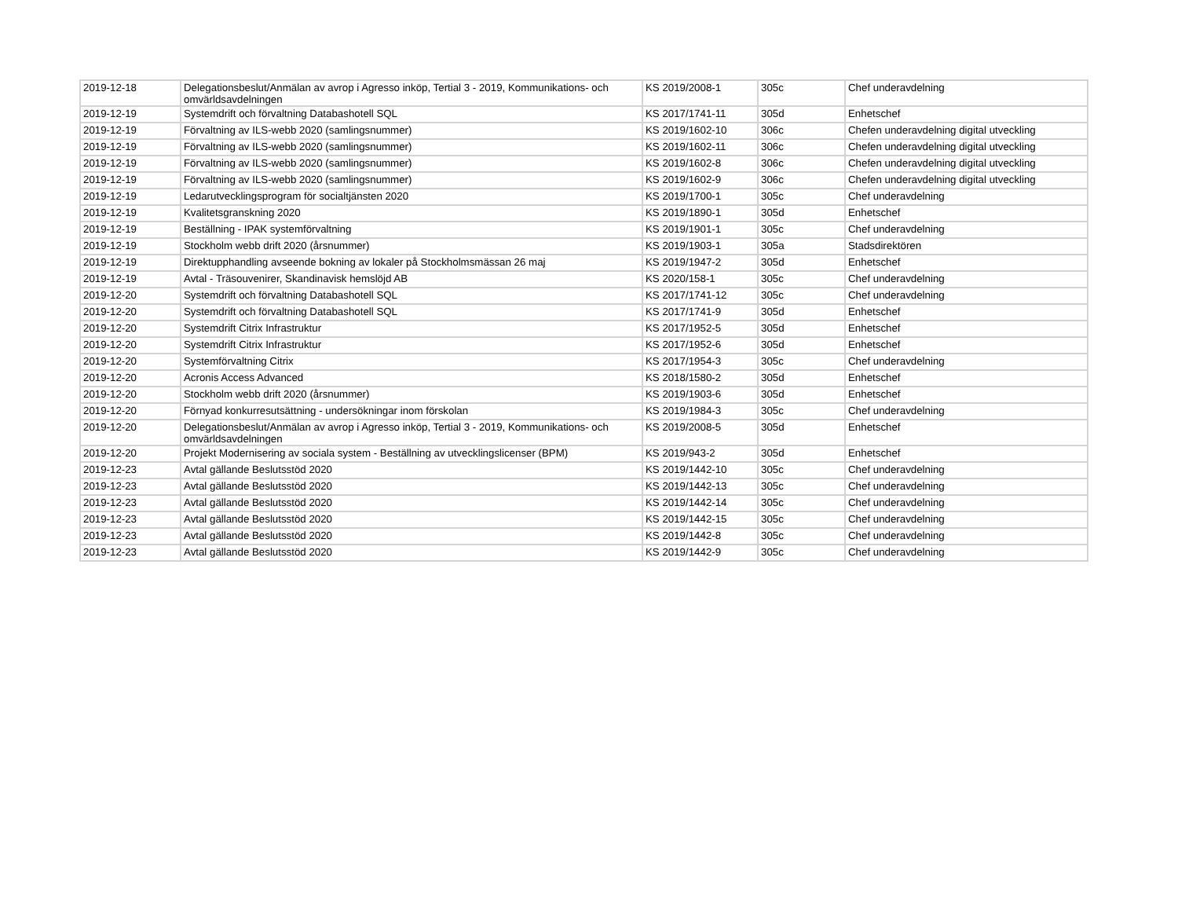| 2019-12-18 | Delegationsbeslut/Anmälan av avrop i Agresso inköp, Tertial 3 - 2019, Kommunikations- och omvärldsavdelningen | KS 2019/2008-1 | 305c | Chef underavdelning |
| 2019-12-19 | Systemdrift och förvaltning Databashotell SQL | KS 2017/1741-11 | 305d | Enhetschef |
| 2019-12-19 | Förvaltning av ILS-webb 2020 (samlingsnummer) | KS 2019/1602-10 | 306c | Chefen underavdelning digital utveckling |
| 2019-12-19 | Förvaltning av ILS-webb 2020 (samlingsnummer) | KS 2019/1602-11 | 306c | Chefen underavdelning digital utveckling |
| 2019-12-19 | Förvaltning av ILS-webb 2020 (samlingsnummer) | KS 2019/1602-8 | 306c | Chefen underavdelning digital utveckling |
| 2019-12-19 | Förvaltning av ILS-webb 2020 (samlingsnummer) | KS 2019/1602-9 | 306c | Chefen underavdelning digital utveckling |
| 2019-12-19 | Ledarutvecklingsprogram för socialtjänsten 2020 | KS 2019/1700-1 | 305c | Chef underavdelning |
| 2019-12-19 | Kvalitetsgranskning 2020 | KS 2019/1890-1 | 305d | Enhetschef |
| 2019-12-19 | Beställning - IPAK systemförvaltning | KS 2019/1901-1 | 305c | Chef underavdelning |
| 2019-12-19 | Stockholm webb drift 2020 (årsnummer) | KS 2019/1903-1 | 305a | Stadsdirektören |
| 2019-12-19 | Direktupphandling avseende bokning av lokaler på Stockholmsmässan 26 maj | KS 2019/1947-2 | 305d | Enhetschef |
| 2019-12-19 | Avtal - Träsouvenirer, Skandinavisk hemslöjd AB | KS 2020/158-1 | 305c | Chef underavdelning |
| 2019-12-20 | Systemdrift och förvaltning Databashotell SQL | KS 2017/1741-12 | 305c | Chef underavdelning |
| 2019-12-20 | Systemdrift och förvaltning Databashotell SQL | KS 2017/1741-9 | 305d | Enhetschef |
| 2019-12-20 | Systemdrift Citrix Infrastruktur | KS 2017/1952-5 | 305d | Enhetschef |
| 2019-12-20 | Systemdrift Citrix Infrastruktur | KS 2017/1952-6 | 305d | Enhetschef |
| 2019-12-20 | Systemförvaltning Citrix | KS 2017/1954-3 | 305c | Chef underavdelning |
| 2019-12-20 | Acronis Access Advanced | KS 2018/1580-2 | 305d | Enhetschef |
| 2019-12-20 | Stockholm webb drift 2020 (årsnummer) | KS 2019/1903-6 | 305d | Enhetschef |
| 2019-12-20 | Förnyad konkurresutsättning - undersökningar inom förskolan | KS 2019/1984-3 | 305c | Chef underavdelning |
| 2019-12-20 | Delegationsbeslut/Anmälan av avrop i Agresso inköp, Tertial 3 - 2019, Kommunikations- och omvärldsavdelningen | KS 2019/2008-5 | 305d | Enhetschef |
| 2019-12-20 | Projekt Modernisering av sociala system - Beställning av utvecklingslicenser (BPM) | KS 2019/943-2 | 305d | Enhetschef |
| 2019-12-23 | Avtal gällande Beslutsstöd 2020 | KS 2019/1442-10 | 305c | Chef underavdelning |
| 2019-12-23 | Avtal gällande Beslutsstöd 2020 | KS 2019/1442-13 | 305c | Chef underavdelning |
| 2019-12-23 | Avtal gällande Beslutsstöd 2020 | KS 2019/1442-14 | 305c | Chef underavdelning |
| 2019-12-23 | Avtal gällande Beslutsstöd 2020 | KS 2019/1442-15 | 305c | Chef underavdelning |
| 2019-12-23 | Avtal gällande Beslutsstöd 2020 | KS 2019/1442-8 | 305c | Chef underavdelning |
| 2019-12-23 | Avtal gällande Beslutsstöd 2020 | KS 2019/1442-9 | 305c | Chef underavdelning |